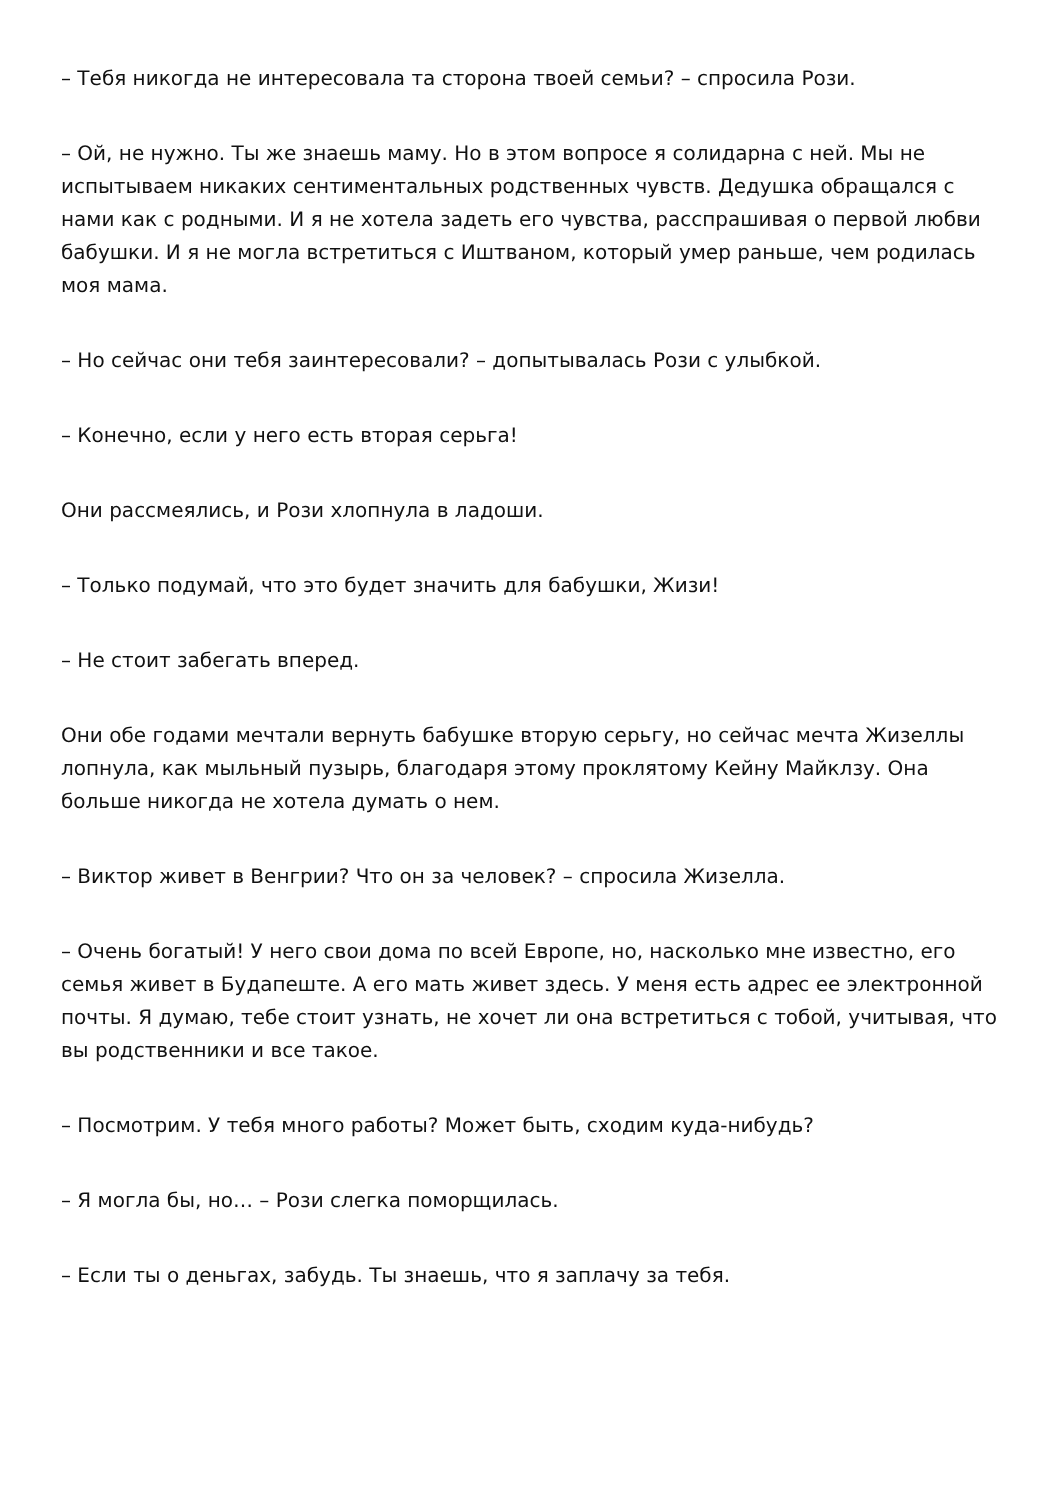– Тебя никогда не интересовала та сторона твоей семьи? – спросила Рози.
– Ой, не нужно. Ты же знаешь маму. Но в этом вопросе я солидарна с ней. Мы не испытываем никаких сентиментальных родственных чувств. Дедушка обращался с нами как с родными. И я не хотела задеть его чувства, расспрашивая о первой любви бабушки. И я не могла встретиться с Иштваном, который умер раньше, чем родилась моя мама.
– Но сейчас они тебя заинтересовали? – допытывалась Рози с улыбкой.
– Конечно, если у него есть вторая серьга!
Они рассмеялись, и Рози хлопнула в ладоши.
– Только подумай, что это будет значить для бабушки, Жизи!
– Не стоит забегать вперед.
Они обе годами мечтали вернуть бабушке вторую серьгу, но сейчас мечта Жизеллы лопнула, как мыльный пузырь, благодаря этому проклятому Кейну Майклзу. Она больше никогда не хотела думать о нем.
– Виктор живет в Венгрии? Что он за человек? – спросила Жизелла.
– Очень богатый! У него свои дома по всей Европе, но, насколько мне известно, его семья живет в Будапеште. А его мать живет здесь. У меня есть адрес ее электронной почты. Я думаю, тебе стоит узнать, не хочет ли она встретиться с тобой, учитывая, что вы родственники и все такое.
– Посмотрим. У тебя много работы? Может быть, сходим куда-нибудь?
– Я могла бы, но… – Рози слегка поморщилась.
– Если ты о деньгах, забудь. Ты знаешь, что я заплачу за тебя.